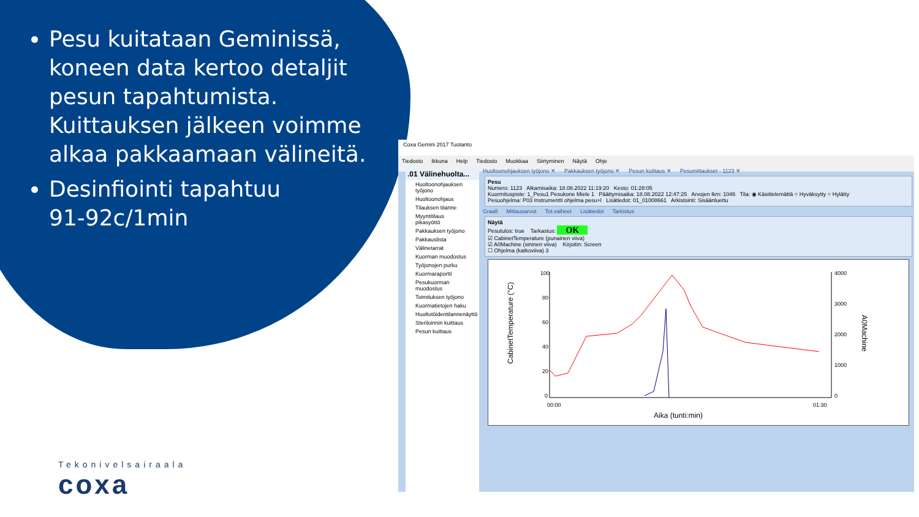Pesu kuitataan Geminissä, koneen data kertoo detaljit pesun tapahtumista. Kuittauksen jälkeen voimme alkaa pakkaamaan välineitä.
Desinfiointi tapahtuu
91-92c/1min
Tekonivelsairaala
coxa
Coxa Gemini 2017 Tuotanto
Tiedosto Ikkuna Help Tiedosto Muokkaa Siirtyminen Näytä Ohje
.01 Välinehuolta...
Huoltoonohjauksen työjono
Huoltoonohjaus
Tilauksen tilanne
Myyntitilaus pikasyöttö
Pakkauksen työjono
Pakkauslista
Välinetarrat
Kuorman muodostus
Työjonojen purku
Kuormaraportti
Pesukuorman muodostus
Toimituksen työjono
Kuormatietojen haku
Huoltotöidentilannenäyttö
Steriloinnin kuittaus
Pesun kuittaus
Huoltoonohjauksen työjono ✕ Pakkauksen työjono ✕ Pesun kuittaus ✕ Pesumittaukset - 1123 ✕
Pesu
Numero: 1123 Alkamisaika: 18.08.2022 11:19:20 Kesto: 01:28:05
Kuormituspiste: 1_Pesu1 Pesukone Miele 1 Päättymisaika: 18.08.2022 12:47:25 Arvojen lkm: 1046 Tila: ◉ Käsittelemättä ○ Hyväksytty ○ Hylätty
Pesuohjelma: P03 Instrumentti ohjelma pesu+l Lisätiedot: 01_01008661 Arkistointi: Sisäänluettu
Graafi Mittausarvot Tot.vaiheet Lisätiedot Tarkistus
Näytä
Pesutulos: true Tarkastus: OK
☑ CabinetTemperature (punainen viiva)
☑ A0Machine (sininen viiva) Kirjoitin: Screen
☐ Ohjelma (katkoviiva) 3
100
80
60
40
20
0
4000
3000
2000
1000
0
00:00
01:30
Aika (tunti:min)
CabinetTemperature (°C)
A0Machine